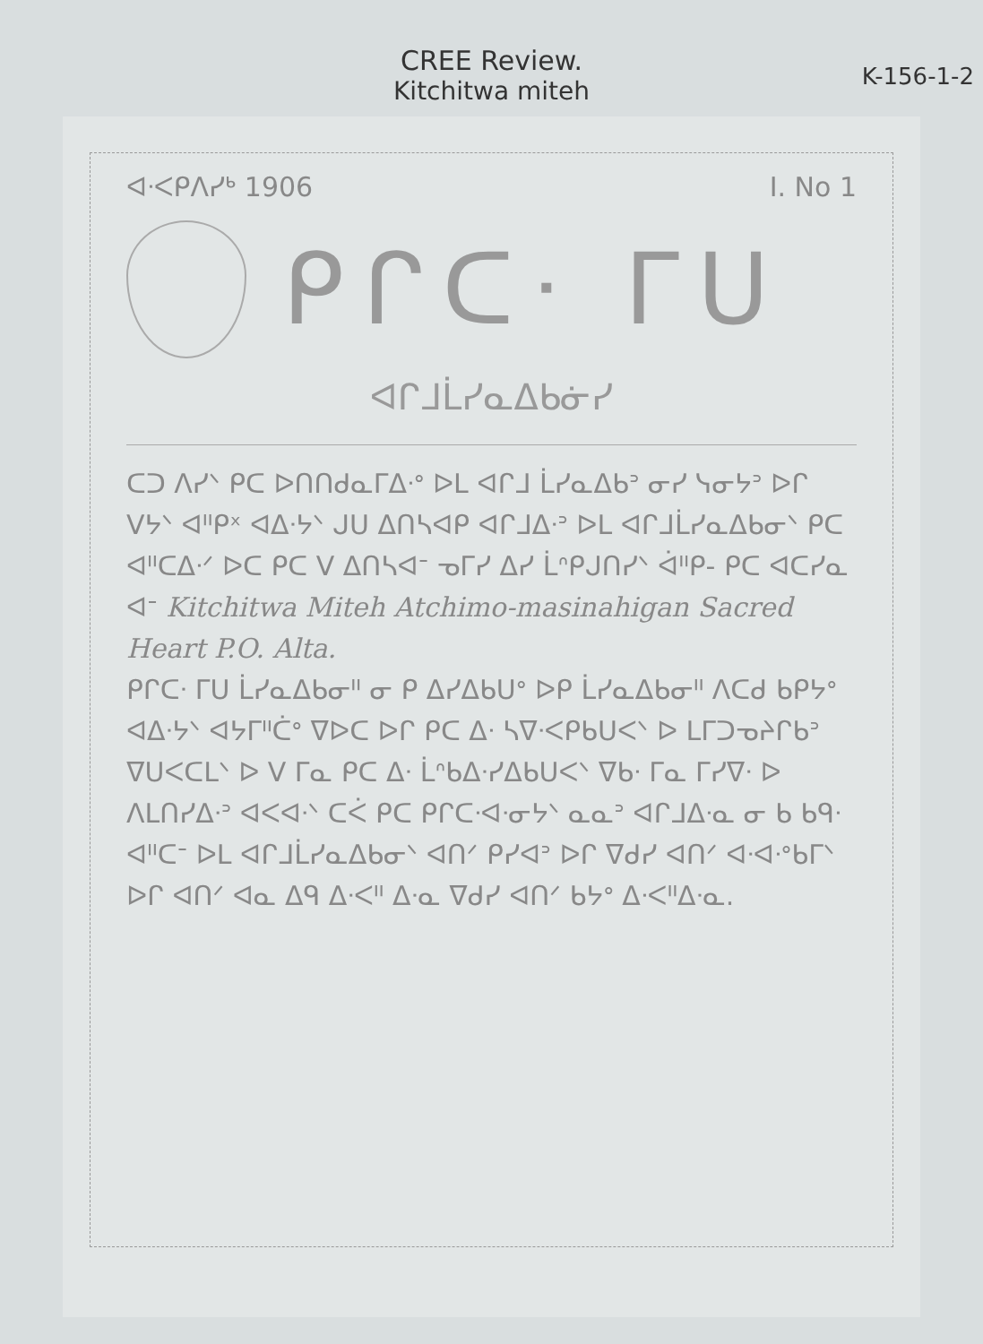CREE Review.
Kitchitwa miteh
K-156-1-2
ᐊᐧᐸᑭᐱᓯᒃ 1906 I. No 1
ᑭᒋᑕᐧ ᒥᑌ
ᐊᒋᒧᒫᓯᓇᐃᑲᓃᓯ
ᑕᑐ ᐱᓯᐠ ᑭᑕ ᐅᑎᑎᑯᓇᒥᐃᐧᐤ ᐅᒪ ᐊᒋᒧ ᒫᓯᓇᐃᑲᐣ ᓂᓯ ᓭᓂᔭᐣ ᐅᒋ ᐯᔭᐠ ᐊᐦᑭˣ ᐊᐃᐧᔭᐠ ᒍᑌ ᐃᑎᓴᐊᑭ ᐊᒋᒧᐃᐧᐣ ᐅᒪ ᐊᒋᒧᒫᓯᓇᐃᑲᓂᐠ ᑭᑕ ᐊᐦᑕᐃᐧᐟ ᐅᑕ ᑭᑕ ᐯ ᐃᑎᓴᐊᐨ ᓀᒥᓯ ᐃᓯ ᒫᐢᑭᒍᑎᓯᐠ ᐋᐦᑭ- ᑭᑕ ᐊᑕᓯᓇ ᐊᐨ Kitchitwa Miteh Atchimo-masinahigan Sacred Heart P.O. Alta.
ᑭᒋᑕᐧ ᒥᑌ ᒫᓯᓇᐃᑲᓂᐦ ᓂ ᑭ ᐃᓯᐃᑲᑌᐤ ᐅᑭ ᒫᓯᓇᐃᑲᓂᐦ ᐱᑕᑯ ᑲᑭᔭᐤ ᐊᐃᐧᔭᐠ ᐊᔭᒥᐦᑖᐤ ᐁᐅᑕ ᐅᒋ ᑭᑕ ᐃᐧ ᓴᐁᐧᐸᑭᑲᑌᐸᐠ ᐅ ᒪᒥᑐᓀᔨᒋᑲᐣ ᐁᑌᐸᑕᒪᐠ ᐅ ᐯ ᒥᓇ ᑭᑕ ᐃᐧ ᒫᐢᑲᐃᐧᓯᐃᑲᑌᐸᐠ ᐁᑲᐧ ᒥᓇ ᒥᓯᐁᐧ ᐅ ᐱᒪᑎᓯᐃᐧᐣ ᐊᐸᐊᐧᐠ ᑕᐹ ᑭᑕ ᑭᒋᑕᐧᐊᐧᓂᔭᐠ ᓇᓇᐣ ᐊᒋᒧᐃᐧᓇ ᓂ ᑲ ᑲᑫᐧ ᐊᐦᑕᐨ ᐅᒪ ᐊᒋᒧᒫᓯᓇᐃᑲᓂᐠ ᐊᑎᐟ ᑭᓯᐊᐣ ᐅᒋ ᐁᑯᓯ ᐊᑎᐟ ᐊᐧᐊᐧᐤᑲᒥᐠ ᐅᒋ ᐊᑎᐟ ᐊᓇ ᐃᑫ ᐃᐧᐸᐦ ᐃᐧᓇ ᐁᑯᓯ ᐊᑎᐟ ᑲᔭᐤ ᐃᐧᐸᐦᐃᐧᓇ.